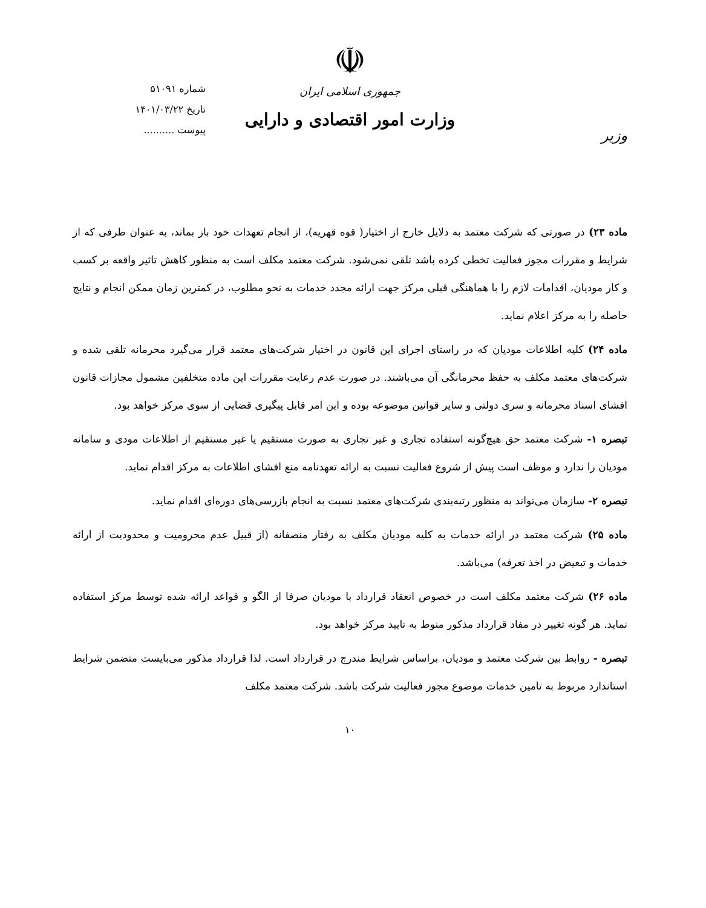وزیر
☫
جمهوری اسلامی ایران
وزارت امور اقتصادی و دارایی
شماره ۵۱۰۹۱
تاریخ ۱۴۰۱/۰۳/۲۲
پیوست ..........
ماده ۲۳) در صورتی که شرکت معتمد به دلایل خارج از اختیار( قوه قهریه)، از انجام تعهدات خود باز بماند، به عنوان طرفی که از شرایط و مقررات مجوز فعالیت تخطی کرده باشد تلقی نمی‌شود. شرکت معتمد مکلف است به منظور کاهش تاثیر واقعه بر کسب و کار مودیان، اقدامات لازم را با هماهنگی قبلی مرکز جهت ارائه مجدد خدمات به نحو مطلوب، در کمترین زمان ممکن انجام و نتایج حاصله را به مرکز اعلام نماید.
ماده ۲۴) کلیه اطلاعات مودیان که در راستای اجرای این قانون در اختیار شرکت‌های معتمد قرار می‌گیرد محرمانه تلقی شده و شرکت‌های معتمد مکلف به حفظ محرمانگی آن می‌باشند. در صورت عدم رعایت مقررات این ماده متخلفین مشمول مجازات قانون افشای اسناد محرمانه و سری دولتی و سایر قوانین موضوعه بوده و این امر قابل پیگیری قضایی از سوی مرکز خواهد بود.
تبصره ۱- شرکت معتمد حق هیچ‌گونه استفاده تجاری و غیر تجاری به صورت مستقیم یا غیر مستقیم از اطلاعات مودی و سامانه مودیان را ندارد و موظف است پیش از شروع فعالیت نسبت به ارائه تعهدنامه منع افشای اطلاعات به مرکز اقدام نماید.
تبصره ۲- سازمان می‌تواند به منظور رتبه‌بندی شرکت‌های معتمد نسبت به انجام بازرسی‌های دوره‌ای اقدام نماید.
ماده ۲۵) شرکت معتمد در ارائه خدمات به کلیه مودیان مکلف به رفتار منصفانه (از قبیل عدم محرومیت و محدودیت از ارائه خدمات و تبعیض در اخذ تعرفه) می‌باشد.
ماده ۲۶) شرکت معتمد مکلف است در خصوص انعقاد قرارداد با مودیان صرفا از الگو و قواعد ارائه شده توسط مرکز استفاده نماید. هر گونه تغییر در مفاد قرارداد مذکور منوط به تایید مرکز خواهد بود.
تبصره - روابط بین شرکت معتمد و مودیان، براساس شرایط مندرج در قرارداد است. لذا قرارداد مذکور می‌بایست متضمن شرایط استاندارد مربوط به تامین خدمات موضوع مجوز فعالیت شرکت باشد. شرکت معتمد مکلف
۱۰